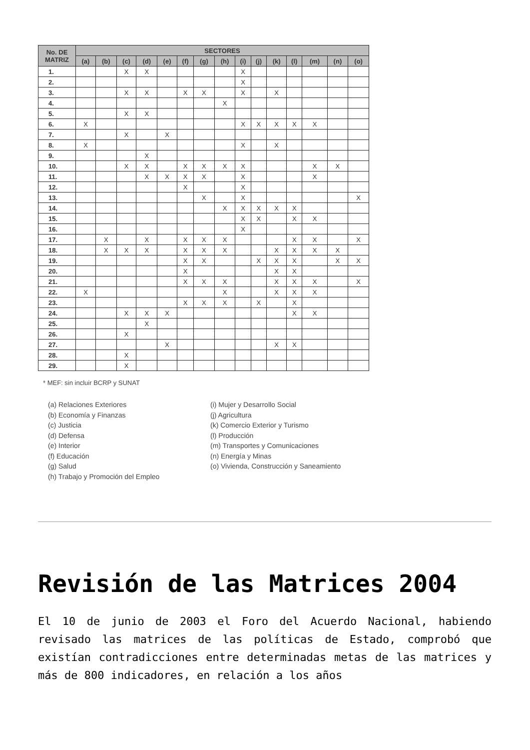| No. DE MATRIZ | SECTORES | | | | | | | | | | | | | | |
| --- | --- | --- | --- | --- | --- | --- | --- | --- | --- | --- | --- | --- | --- | --- | --- |
| | (a) | (b) | (c) | (d) | (e) | (f) | (g) | (h) | (i) | (j) | (k) | (l) | (m) | (n) | (o) |
| 1. | | | X | X | | | | | X | | | | | | |
| 2. | | | | | | | | | X | | | | | | |
| 3. | | | X | X | | X | X | | X | | X | | | | |
| 4. | | | | | | | | X | | | | | | | |
| 5. | | | X | X | | | | | | | | | | | |
| 6. | X | | | | | | | | X | X | X | X | X | | |
| 7. | | | X | | X | | | | | | | | | | |
| 8. | X | | | | | | | | X | | X | | | | |
| 9. | | | | X | | | | | | | | | | | |
| 10. | | | X | X | | X | X | X | X | | | | X | X | |
| 11. | | | | X | X | X | X | | X | | | | X | | |
| 12. | | | | | | X | | | X | | | | | | |
| 13. | | | | | | | X | | X | | | | | | X |
| 14. | | | | | | | | X | X | X | X | X | | | |
| 15. | | | | | | | | | X | X | | X | X | | |
| 16. | | | | | | | | | X | | | | | | |
| 17. | | X | | X | | X | X | X | | | | X | X | | X |
| 18. | | X | X | X | | X | X | X | | | X | X | X | X | |
| 19. | | | | | | X | X | | | X | X | X | | X | X |
| 20. | | | | | | X | | | | | X | X | | | |
| 21. | | | | | | X | X | X | | | X | X | X | | X |
| 22. | X | | | | | | | X | | | X | X | X | | |
| 23. | | | | | | X | X | X | | X | | X | | | |
| 24. | | | X | X | X | | | | | | | X | X | | |
| 25. | | | | X | | | | | | | | | | | |
| 26. | | | X | | | | | | | | | | | | |
| 27. | | | | | X | | | | | | X | X | | | |
| 28. | | | X | | | | | | | | | | | | |
| 29. | | | X | | | | | | | | | | | | |
* MEF: sin incluir BCRP y SUNAT
(a) Relaciones Exteriores
(b) Economía y Finanzas
(c) Justicia
(d) Defensa
(e) Interior
(f) Educación
(g) Salud
(h) Trabajo y Promoción del Empleo
(i) Mujer y Desarrollo Social
(j) Agricultura
(k) Comercio Exterior y Turismo
(l) Producción
(m) Transportes y Comunicaciones
(n) Energía y Minas
(o) Vivienda, Construcción y Saneamiento
Revisión de las Matrices 2004
El 10 de junio de 2003 el Foro del Acuerdo Nacional, habiendo revisado las matrices de las políticas de Estado, comprobó que existían contradicciones entre determinadas metas de las matrices y más de 800 indicadores, en relación a los años